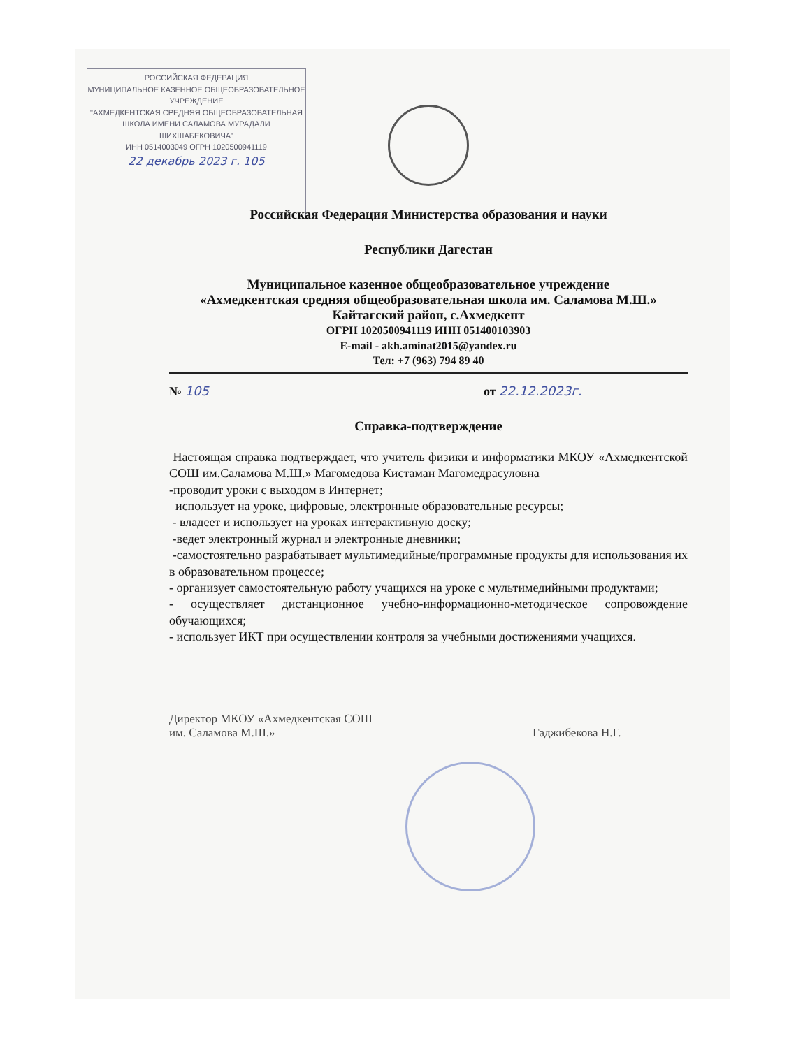РОССИЙСКАЯ ФЕДЕРАЦИЯ
МУНИЦИПАЛЬНОЕ КАЗЕННОЕ ОБЩЕОБРАЗОВАТЕЛЬНОЕ УЧРЕЖДЕНИЕ
"АХМЕДКЕНТСКАЯ СРЕДНЯЯ ОБЩЕОБРАЗОВАТЕЛЬНАЯ ШКОЛА ИМЕНИ САЛАМОВА МУРАДАЛИ ШИХШАБЕКОВИЧА"
ИНН 0514003049 ОГРН 1020500941119
22 декабрь 2023 г. 105
Российская Федерация Министерства образования и науки
Республики Дагестан
Муниципальное казенное общеобразовательное учреждение
«Ахмедкентская средняя общеобразовательная школа им. Саламова М.Ш.» Кайтагский район, с.Ахмедкент
ОГРН 1020500941119 ИНН 051400103903
E-mail - akh.aminat2015@yandex.ru
Тел: +7 (963) 794 89 40
№ 105 от 22.12.2023г.
Справка-подтверждение
Настоящая справка подтверждает, что учитель физики и информатики МКОУ «Ахмедкентской СОШ им.Саламова М.Ш.» Магомедова Кистаман Магомедрасуловна
-проводит уроки с выходом в Интернет;
использует на уроке, цифровые, электронные образовательные ресурсы;
- владеет и использует на уроках интерактивную доску;
-ведет электронный журнал и электронные дневники;
-самостоятельно разрабатывает мультимедийные/программные продукты для использования их в образовательном процессе;
- организует самостоятельную работу учащихся на уроке с мультимедийными продуктами;
- осуществляет дистанционное учебно-информационно-методическое сопровождение обучающихся;
- использует ИКТ при осуществлении контроля за учебными достижениями учащихся.
Директор МКОУ «Ахмедкентская СОШ
им. Саламова М.Ш.»
Гаджибекова Н.Г.